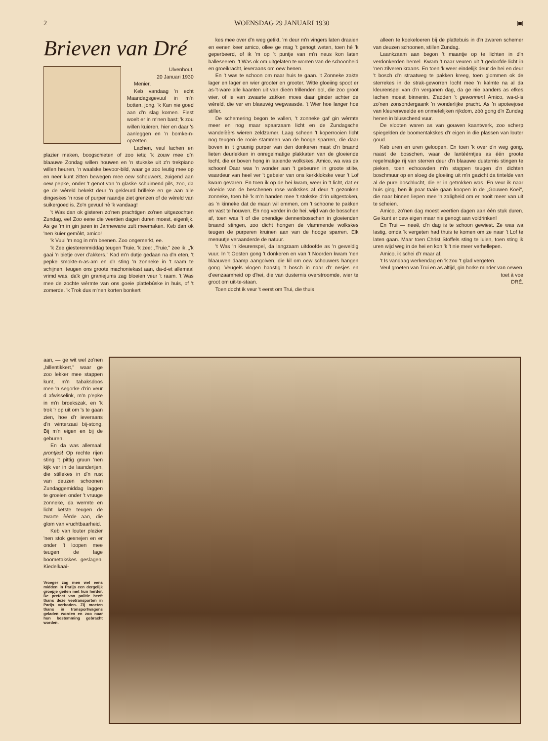2 WOENSDAG 29 JANUARI 1930 ▣
Brieven van Dré
Ulvenhout,
20 Januari 1930
Menier,
Keb vandaag 'n echt Maandagsgevuul in m'n botten, jong. 'k Kan nie goed aan d'n slag komen. Fiest woelt er in m'nen bast; 'k zou willen kuiëren, hier en daar 's aanleggen en 'n bomke-n-opzetten.
Lachen, veul lachen en plazier maken, boogschieten of zoo iets; 'k zouw mee d'n blaauwe Zondag willen houwen en 'n stukske uit z'n trekpiano willen heuren, 'n waalske bevoor-bild, waar ge zoo leutig mee op en neer kunt zitten bewegen mee oew schouwers, zuigend aan oew pepke, onder 't genot van 'n glaske schuimend pils, zoo, da ge de wèreld bekekt deur 'n gekleurd brìlleke en ge aan alle dingeskes 'n rose of purper raandje ziet grenzen of de wèreld van suikergoed is. Zo'n gevuul hè 'k vandaag!
't Was dan ok gisteren zo'nen prachtigen zo'nen uitgezochten Zundag, ee! Zoo eene die veertien dagen duren moest, eigenlijk. As ge 'm in gin jaren in Jannewarie zult meemaken. Keb dan ok 'nen kuier gemòkt, amico!
'k Vuul 'm nog in m'n beenen. Zoo ongemerkt, ee.
'k Zee giesterenmiddag teugen Truie, 'k zee: „Truie," zee ik, „'k gaai 'n bietje over d'akkers." Kad m'n dutje gedaan na d'n eten, 't pepke smokte-n-as-am en d'r sting 'n zonneke in 't raam te schijnen, teugen ons groote machoniekast aan, da-d-et allemaal vrimd was, da'k gin graniejums zag bloeien veur 't raam. 't Was mee de zochte wèrmte van ons goeie plattebùske in huis, of 't zomerde. 'k Trok dus m'nen korten bonkert
kes mee over d'n weg getikt, 'm deur m'n vingers laten draaien en eenen keer amico, ollee ge mag 't genogt weten, toen hè 'k geperbeerd, of ik 'm op 't puntje van m'n neus kon laten balleseeren. 't Was ok om uitgelaten te worren van de schoonheid en groeikracht, ieveraans om oew henen.
En 't was te schoon om naar huis te gaan. 't Zonneke zakte lager en lager en wier grooter en grooter. Witte gloeiing spoot er as-'t-ware alle kaanten uit van dieën trillenden bol, die zoo groot wier, of ie van zwaarte zakken moes daar ginder achter de wèreld, die ver en blaauwig wegwaasde. 't Wier hoe langer hoe stiller.
De schemering begon te vallen, 't zonneke gaf gin wèrmte meer en nog maar spaarzaam licht en de Zundagsche wandelèèrs wieren zeldzamer. Laag scheen 't koperrooien licht nog teugen de rooie stammen van de hooge sparren, die daar boven in 't gruunig purper van den donkeren mast d'n braand lieten deurlekken in onregelmatige plakkaten van de gloeiende locht, die er boven hong in laaiende wolkskes. Amico, wa was da schoon! Daar was 'n wonder aan 't gebeuren in groote stilte, waardeur van heel ver 't gebeier van ons kerkklokske veur 't Lof kwam gevaren. En toen ik op de hei kwam, weer in 't licht, dat er vloeide van de beschenen rose wolkskes af deur 't gezonken zonneke, toen hè 'k m'n handen mee 't stokske d'rin uitgestoken, as 'n kinneke dat de maan wil emmen, om 't schoone te pakken en vast te houwen. En nog verder in de hei, wijd van de bosschen af, toen was 't of die onendige dennenbosschen in gloeienden braand stingen, zoo dicht hongen de vlammende wolkskes teugen de purperen kruinen aan van de hooge sparren. Elk menuutje veraanderde de natuur.
't Was 'n kleurenspel, da langzaam uitdoofde as 'n geweldig vuur. In 't Oosten gong 't donkeren en van 't Noorden kwam 'nen blaauwen daamp aangolven, die kil om oew schouwers hangen gong. Veugels vlogen haastig 't bosch in naar d'r nesjes en d'eenzaamheid op d'hei, die van dusternis overstroomde, wier te groot om uit-te-staan.
Toen docht ik veur 't eerst om Trui, die thuis
alleen te koekeloeren bij de plattebuis in d'n zwaren schemer van deuzen schoonen, stillen Zundag.
Laankzaam aan begon 't maantje op te lichten in d'n verdonkerden hemel. Kwam 't naar veuren uit 't gedoofde licht in 'nen zilveren kraans. En toen 'k weer eindelijk deur de hei en deur 't bosch d'n straatweg te pakken kreeg, toen glommen ok de sterrekes in de strak-geworren locht mee 'n kalmte na al da kleurenspel van d'n verganen dag, da ge nie aanders as efkes lachen moest binnenin. Z'adden 't gewonnen! Amico, wa-d-is zo'nen zonsondergaank 'n wonderlijke pracht. As 'n apoteejose van kleurenweelde en onmetelijken rijkdom, zóó gong d'n Zundag henen in blusschend vuur.
De slooten waren as van gouwen kaantwerk, zoo scherp spiegelden de boomentakskes d'r eigen in die plassen van louter goud.
Keb uren en uren geloopen. En toen 'k over d'n weg gong, naast de bosschen, waar de lantèèrntjes as één groote regelmatige rij van sterren deur d'n blaauwe dusternis stingen te pieken, toen echoowden m'n stappen teugen d'n dichten boschmuur op en sloeg de gloeiing uit m'n gezicht da tintelde van al de pure boschlucht, die er in getrokken was. En veur ik naar huis ging, ben ik poar taaie gaan koopen in de „Gouwen Koei", die naar binnen liepen mee 'n zaligheid om er nooit meer van uit te scheien.
Amico, zo'nen dag moest veertien dagen aan één stuk duren. Ge kunt er oew eigen maar nie genogt aan voldrinken!
En Trui — neeë, d'n dag is te schoon gewiest. Ze was wa lastig, omda 'k vergeten had thuis te komen om ze naar 't Lof te laten gaan. Maar toen Christ Stoffels sting te luien, toen sting ik uren wijd weg in de hei en kon 'k 't nie meer verhellepen.
Amico, ik schei d'r maar af.
't Is vandaag werkendag en 'k zou 't glad vergeten.
Veul groeten van Trui en as altijd, gin horke minder van oewen
toet à voe
DRÉ.
aan, — ge wit wel zo'nen „billentikkert," waar ge zoo lekker mee stappen kunt, m'n tabaksdoos mee 'n segorke d'rin veur d afwisselink, m'n p'epke in m'n broekszak, en 'k trok 'r op uit om 's te gaan zien, hoe d'r ieveraans d'n winterzaai bij-stong. Bij m'n eigen en bij de geburen.
En da was allemaal: prontjes! Op rechte rijen sting 't pittig gruun 'nen kijk ver in de laanderijen, die stillekes in d'n rust van deuzen schoonen Zundaggemiddag laggen te groeien onder 't vruuge zonneke, da wermte en licht ketste teugen de zwarte èèrde aan, die glom van vruchtbaarheid.
Keb van louter plezier 'nen stok gesnejen en er onder 't loopen mee teugen de lage boometakskes geslagen. Kiedelkaai-
Vroeger zag men wel eens midden in Parijs een dergelijk groepje geiten met hun herder. De prefect van politie heeft thans deze veetransporten in Parijs verboden. Zij moeten thans in transportwagens geladen worden en zoo naar hun bestemming gebracht worden.